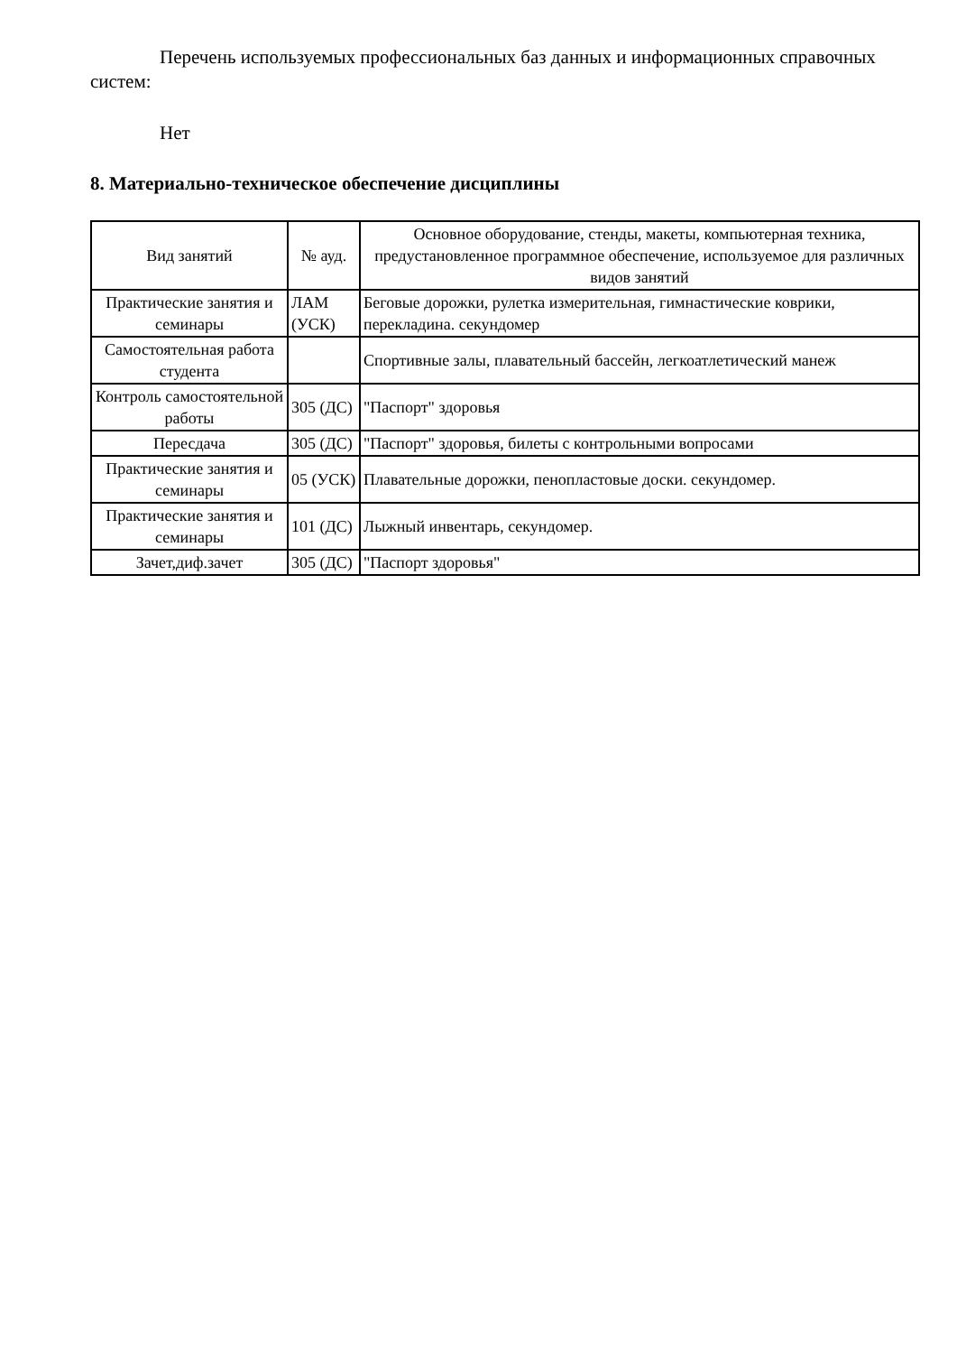Перечень используемых профессиональных баз данных и информационных справочных систем:
Нет
8. Материально-техническое обеспечение дисциплины
| Вид занятий | № ауд. | Основное оборудование, стенды, макеты, компьютерная техника, предустановленное программное обеспечение, используемое для различных видов занятий |
| --- | --- | --- |
| Практические занятия и семинары | ЛАМ (УСК) | Беговые дорожки, рулетка измерительная, гимнастические коврики, перекладина. секундомер |
| Самостоятельная работа студента | | Спортивные залы, плавательный бассейн, легкоатлетический манеж |
| Контроль самостоятельной работы | 305 (ДС) | "Паспорт" здоровья |
| Пересдача | 305 (ДС) | "Паспорт" здоровья, билеты с контрольными вопросами |
| Практические занятия и семинары | 05 (УСК) | Плавательные дорожки, пенопластовые доски. секундомер. |
| Практические занятия и семинары | 101 (ДС) | Лыжный инвентарь, секундомер. |
| Зачет,диф.зачет | 305 (ДС) | "Паспорт здоровья" |